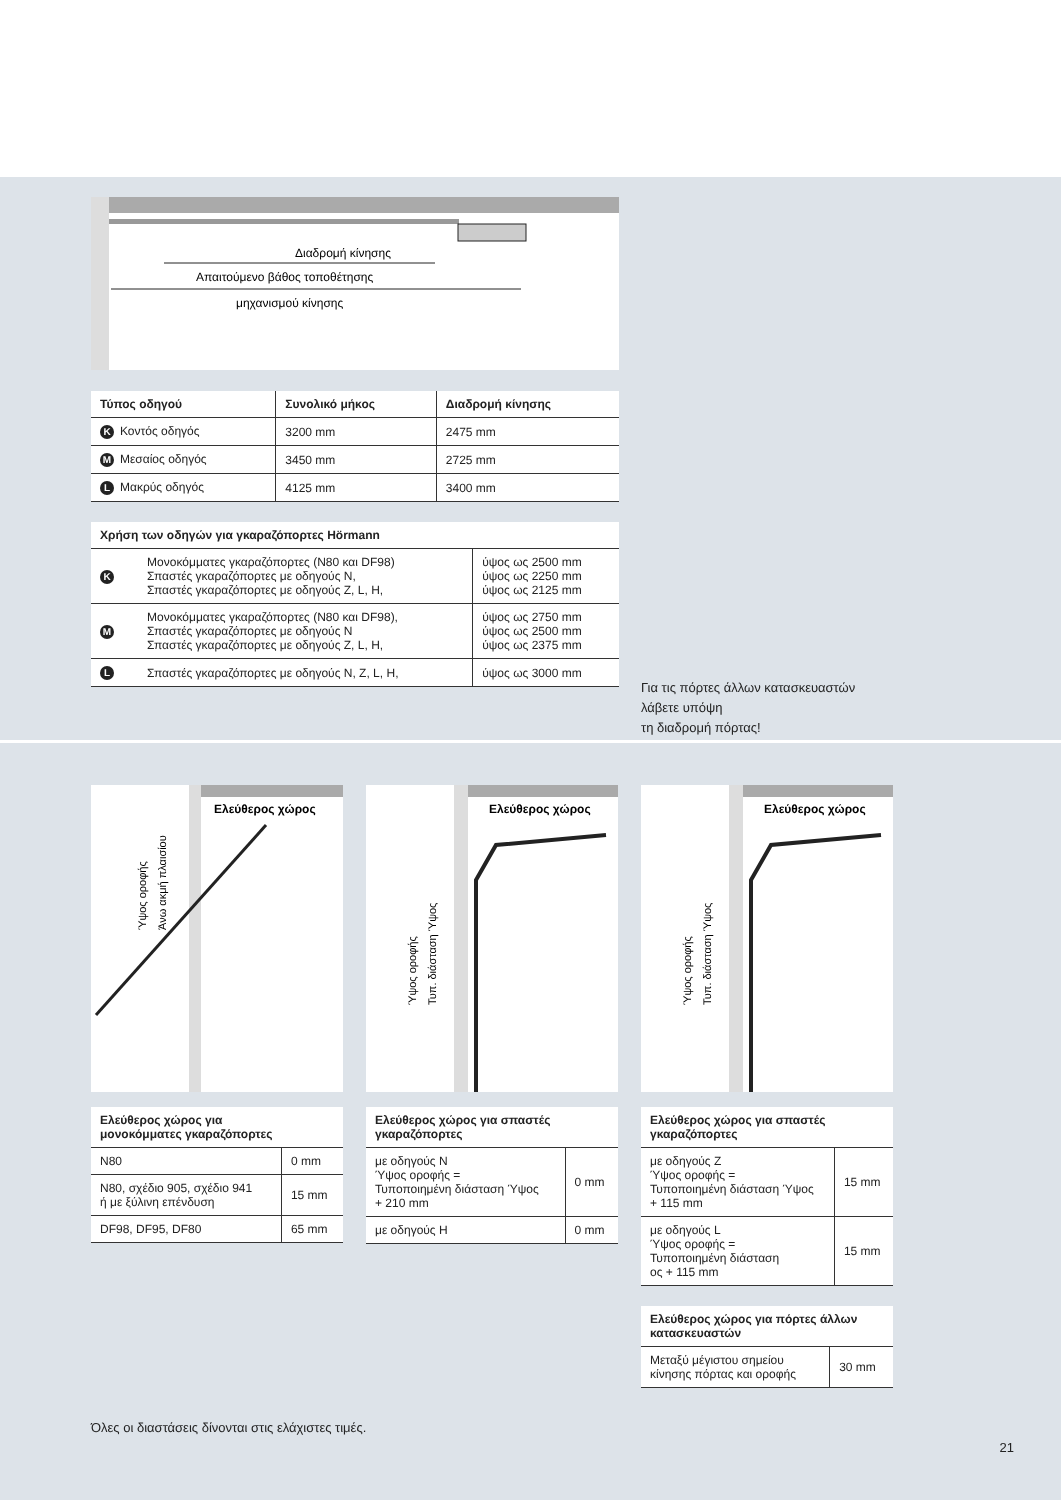Διαδρομή κίνησης
Απαιτούμενο βάθος τοποθέτησης
μηχανισμού κίνησης
| Τύπος οδηγού | Συνολικό μήκος | Διαδρομή κίνησης |
| --- | --- | --- |
| K Κοντός οδηγός | 3200 mm | 2475 mm |
| M Μεσαίος οδηγός | 3450 mm | 2725 mm |
| L Μακρύς οδηγός | 4125 mm | 3400 mm |
| Χρήση των οδηγών για γκαραζόπορτες Hörmann | | |
| --- | --- | --- |
| K | Μονοκόμματες γκαραζόπορτες (N80 και DF98) Σπαστές γκαραζόπορτες με οδηγούς N, Σπαστές γκαραζόπορτες με οδηγούς Z, L, H, | ύψος ως 2500 mm ύψος ως 2250 mm ύψος ως 2125 mm |
| M | Μονοκόμματες γκαραζόπορτες (N80 και DF98), Σπαστές γκαραζόπορτες με οδηγούς N Σπαστές γκαραζόπορτες με οδηγούς Z, L, H, | ύψος ως 2750 mm ύψος ως 2500 mm ύψος ως 2375 mm |
| L | Σπαστές γκαραζόπορτες με οδηγούς N, Z, L, H, | ύψος ως 3000 mm |
Για τις πόρτες άλλων κατασκευαστών
λάβετε υπόψη
τη διαδρομή πόρτας!
Ελεύθερος χώρος
Ύψος οροφής
Άνω ακμή πλαισίου
| Ελεύθερος χώρος για μονοκόμματες γκαραζόπορτες | |
| --- | --- |
| N80 | 0 mm |
| N80, σχέδιο 905, σχέδιο 941 ή με ξύλινη επένδυση | 15 mm |
| DF98, DF95, DF80 | 65 mm |
Ελεύθερος χώρος
Ύψος οροφής
Τυπ. διάσταση Ύψος
| Ελεύθερος χώρος για σπαστές γκαραζόπορτες | |
| --- | --- |
| με οδηγούς N Ύψος οροφής = Τυποποιημένη διάσταση Ύψος + 210 mm | 0 mm |
| με οδηγούς H | 0 mm |
Ελεύθερος χώρος
Ύψος οροφής
Τυπ. διάσταση Ύψος
| Ελεύθερος χώρος για σπαστές γκαραζόπορτες | |
| --- | --- |
| με οδηγούς Z Ύψος οροφής = Τυποποιημένη διάσταση Ύψος + 115 mm | 15 mm |
| με οδηγούς L Ύψος οροφής = Τυποποιημένη διάσταση ος + 115 mm | 15 mm |
| Ελεύθερος χώρος για πόρτες άλλων κατασκευαστών | |
| --- | --- |
| Μεταξύ μέγιστου σημείου κίνησης πόρτας και οροφής | 30 mm |
Όλες οι διαστάσεις δίνονται στις ελάχιστες τιμές.
21